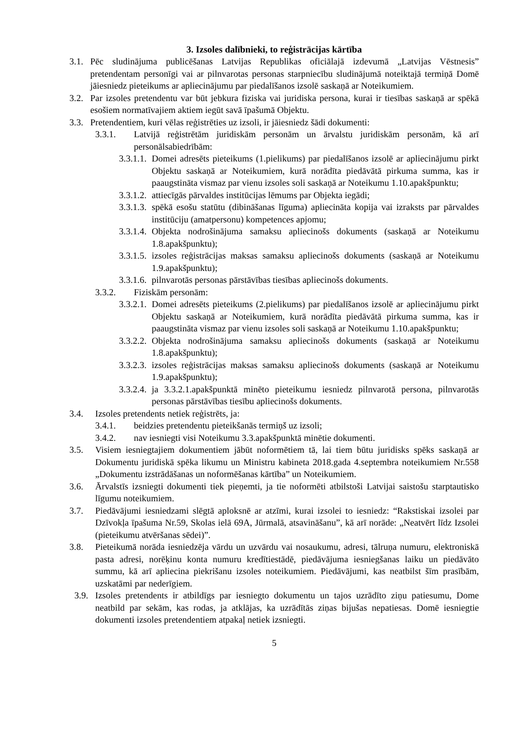3. Izsoles dalībnieki, to reģistrācijas kārtība
3.1. Pēc sludinājuma publicēšanas Latvijas Republikas oficiālajā izdevumā „Latvijas Vēstnesis” pretendentam personīgi vai ar pilnvarotas personas starpniecību sludinājumā noteiktajā termiņā Domē jāiesniedz pieteikums ar apliecinājumu par piedalīšanos izsolē saskaņā ar Noteikumiem.
3.2. Par izsoles pretendentu var būt jebkura fiziska vai juridiska persona, kurai ir tiesības saskaņā ar spēkā esošiem normatīvajiem aktiem iegūt savā īpašumā Objektu.
3.3. Pretendentiem, kuri vēlas reģistrēties uz izsoli, ir jāiesniedz šādi dokumenti:
3.3.1. Latvijā reģistrētām juridiskām personām un ārvalstu juridiskām personām, kā arī personālsabiedrībām:
3.3.1.1. Domei adresēts pieteikums (1.pielikums) par piedalīšanos izsolē ar apliecinājumu pirkt Objektu saskaņā ar Noteikumiem, kurā norādīta piedāvātā pirkuma summa, kas ir paaugstināta vismaz par vienu izsoles soli saskaņā ar Noteikumu 1.10.apakšpunktu;
3.3.1.2. attiecīgās pārvaldes institūcijas lēmums par Objekta iegādi;
3.3.1.3. spēkā esošu statūtu (dibināšanas līguma) apliecināta kopija vai izraksts par pārvaldes institūciju (amatpersonu) kompetences apjomu;
3.3.1.4. Objekta nodrošinājuma samaksu apliecinošs dokuments (saskaņā ar Noteikumu 1.8.apakšpunktu);
3.3.1.5. izsoles reģistrācijas maksas samaksu apliecinošs dokuments (saskaņā ar Noteikumu 1.9.apakšpunktu);
3.3.1.6. pilnvarotās personas pārstāvības tiesības apliecinošs dokuments.
3.3.2. Fiziskām personām:
3.3.2.1. Domei adresēts pieteikums (2.pielikums) par piedalīšanos izsolē ar apliecinājumu pirkt Objektu saskaņā ar Noteikumiem, kurā norādīta piedāvātā pirkuma summa, kas ir paaugstināta vismaz par vienu izsoles soli saskaņā ar Noteikumu 1.10.apakšpunktu;
3.3.2.2. Objekta nodrošinājuma samaksu apliecinošs dokuments (saskaņā ar Noteikumu 1.8.apakšpunktu);
3.3.2.3. izsoles reģistrācijas maksas samaksu apliecinošs dokuments (saskaņā ar Noteikumu 1.9.apakšpunktu);
3.3.2.4. ja 3.3.2.1.apakšpunktā minēto pieteikumu iesniedz pilnvarotā persona, pilnvarotās personas pārstāvības tiesību apliecinošs dokuments.
3.4. Izsoles pretendents netiek reģistrēts, ja:
3.4.1. beidzies pretendentu pieteikšanās termiņš uz izsoli;
3.4.2. nav iesniegti visi Noteikumu 3.3.apakšpunktā minētie dokumenti.
3.5. Visiem iesniegtajiem dokumentiem jābūt noformētiem tā, lai tiem būtu juridisks spēks saskaņā ar Dokumentu juridiskā spēka likumu un Ministru kabineta 2018.gada 4.septembra noteikumiem Nr.558 „Dokumentu izstrādāšanas un noformēšanas kārtība” un Noteikumiem.
3.6. Ārvalstīs izsniegti dokumenti tiek pieņemti, ja tie noformēti atbilstoši Latvijai saistošu starptautisko līgumu noteikumiem.
3.7. Piedāvājumi iesniedzami slēgtā aploksnē ar atzīmi, kurai izsolei to iesniedz: “Rakstiskai izsolei par Dzīvokļa īpašuma Nr.59, Skolas ielā 69A, Jūrmalā, atsavināšanu”, kā arī norāde: „Neatvērt līdz Izsolei (pieteikumu atvēršanas sēdei)”.
3.8. Pieteikumā norāda iesniedzēja vārdu un uzvārdu vai nosaukumu, adresi, tālruņa numuru, elektroniskā pasta adresi, norēķinu konta numuru kredītiestādē, piedāvājuma iesniegšanas laiku un piedāvāto summu, kā arī apliecina piekrišanu izsoles noteikumiem. Piedāvājumi, kas neatbilst šīm prasībām, uzskatāmi par nederīgiem.
3.9. Izsoles pretendents ir atbildīgs par iesniegto dokumentu un tajos uzrādīto ziņu patiesumu, Dome neatbild par sekām, kas rodas, ja atklājas, ka uzrādītās ziņas bijušas nepatiesas. Domē iesniegtie dokumenti izsoles pretendentiem atpakaļ netiek izsniegti.
5